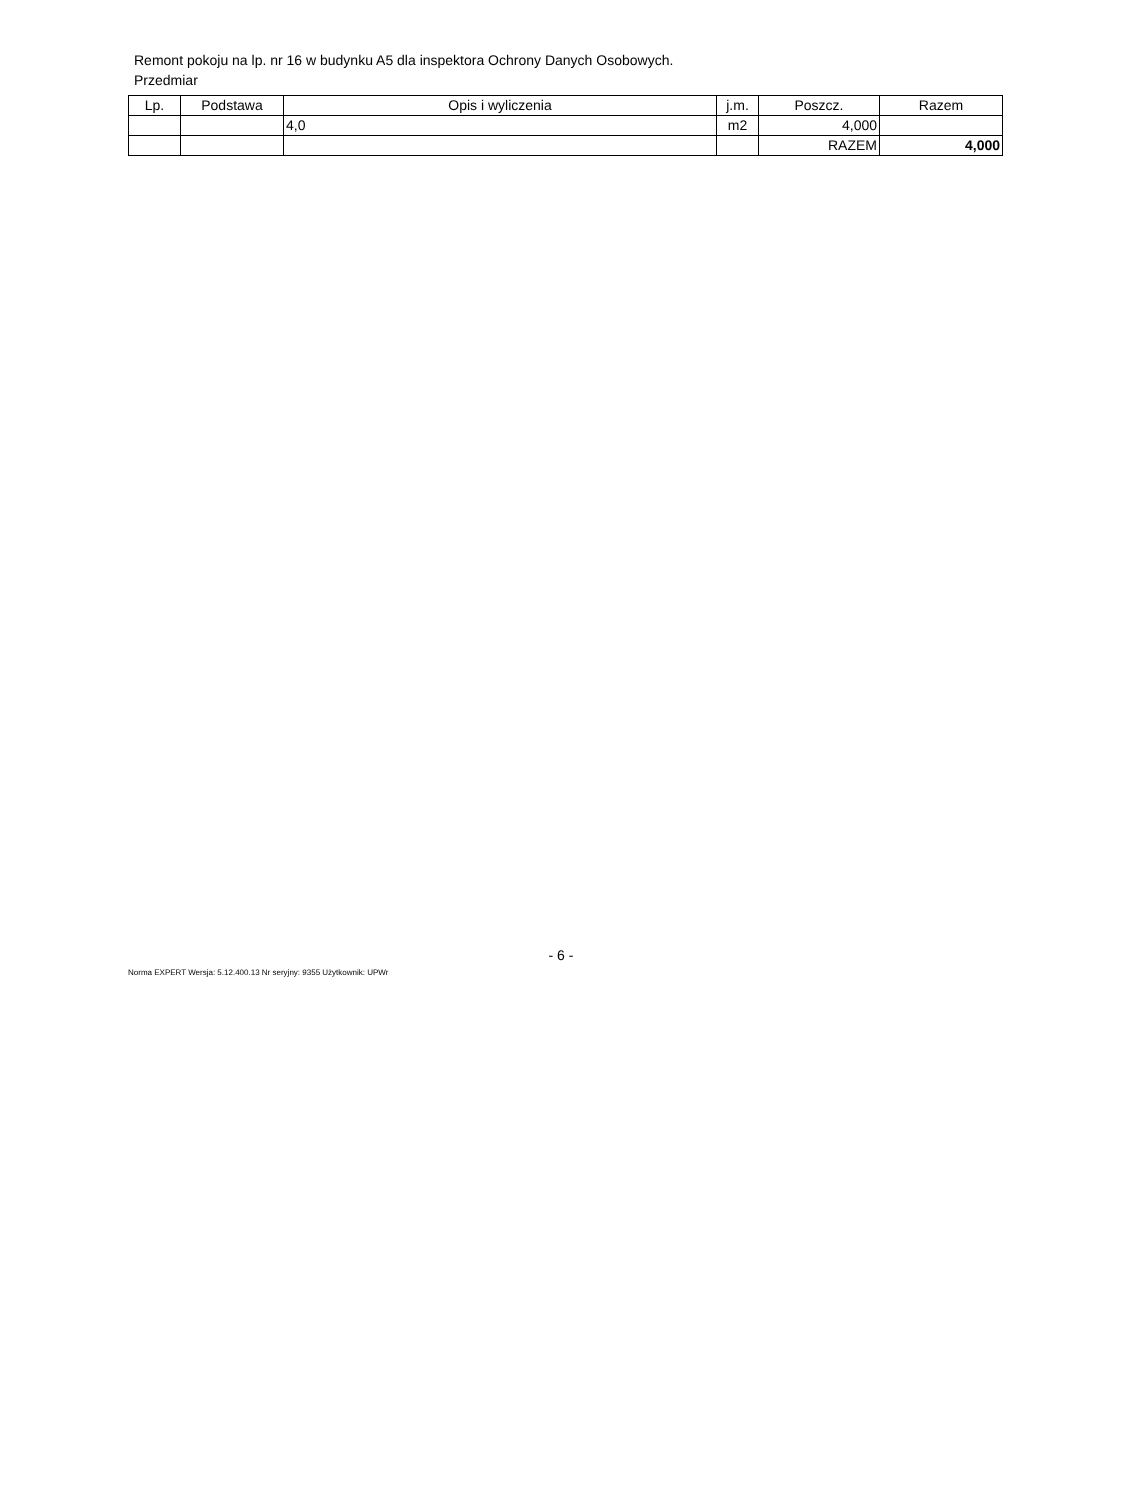Remont pokoju na lp. nr 16 w budynku A5 dla inspektora Ochrony Danych Osobowych.
Przedmiar
| Lp. | Podstawa | Opis i wyliczenia | j.m. | Poszcz. | Razem |
| --- | --- | --- | --- | --- | --- |
| | | 4,0 | m2 | 4,000 | |
| | | | | RAZEM | 4,000 |
- 6 -
Norma EXPERT Wersja: 5.12.400.13 Nr seryjny: 9355 Użytkownik: UPWr